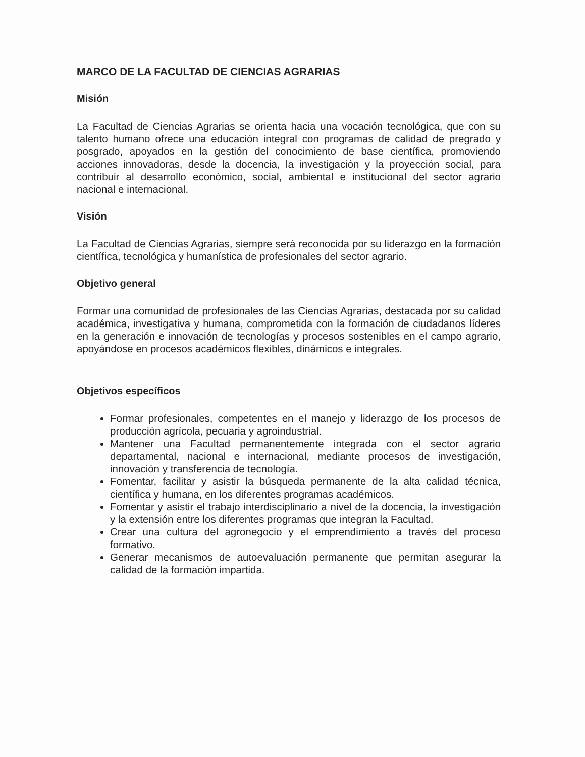MARCO DE LA FACULTAD DE CIENCIAS AGRARIAS
Misión
La Facultad de Ciencias Agrarias se orienta hacia una vocación tecnológica, que con su talento humano ofrece una educación integral con programas de calidad de pregrado y posgrado, apoyados en la gestión del conocimiento de base científica, promoviendo acciones innovadoras, desde la docencia, la investigación y la proyección social, para contribuir al desarrollo económico, social, ambiental e institucional del sector agrario nacional e internacional.
Visión
La Facultad de Ciencias Agrarias, siempre será reconocida por su liderazgo en la formación científica, tecnológica y humanística de profesionales del sector agrario.
Objetivo general
Formar una comunidad de profesionales de las Ciencias Agrarias, destacada por su calidad académica, investigativa y humana, comprometida con la formación de ciudadanos líderes en la generación e innovación de tecnologías y procesos sostenibles en el campo agrario, apoyándose en procesos académicos flexibles, dinámicos e integrales.
Objetivos específicos
Formar profesionales, competentes en el manejo y liderazgo de los procesos de producción agrícola, pecuaria y agroindustrial.
Mantener una Facultad permanentemente integrada con el sector agrario departamental, nacional e internacional, mediante procesos de investigación, innovación y transferencia de tecnología.
Fomentar, facilitar y asistir la búsqueda permanente de la alta calidad técnica, científica y humana, en los diferentes programas académicos.
Fomentar y asistir el trabajo interdisciplinario a nivel de la docencia, la investigación y la extensión entre los diferentes programas que integran la Facultad.
Crear una cultura del agronegocio y el emprendimiento a través del proceso formativo.
Generar mecanismos de autoevaluación permanente que permitan asegurar la calidad de la formación impartida.